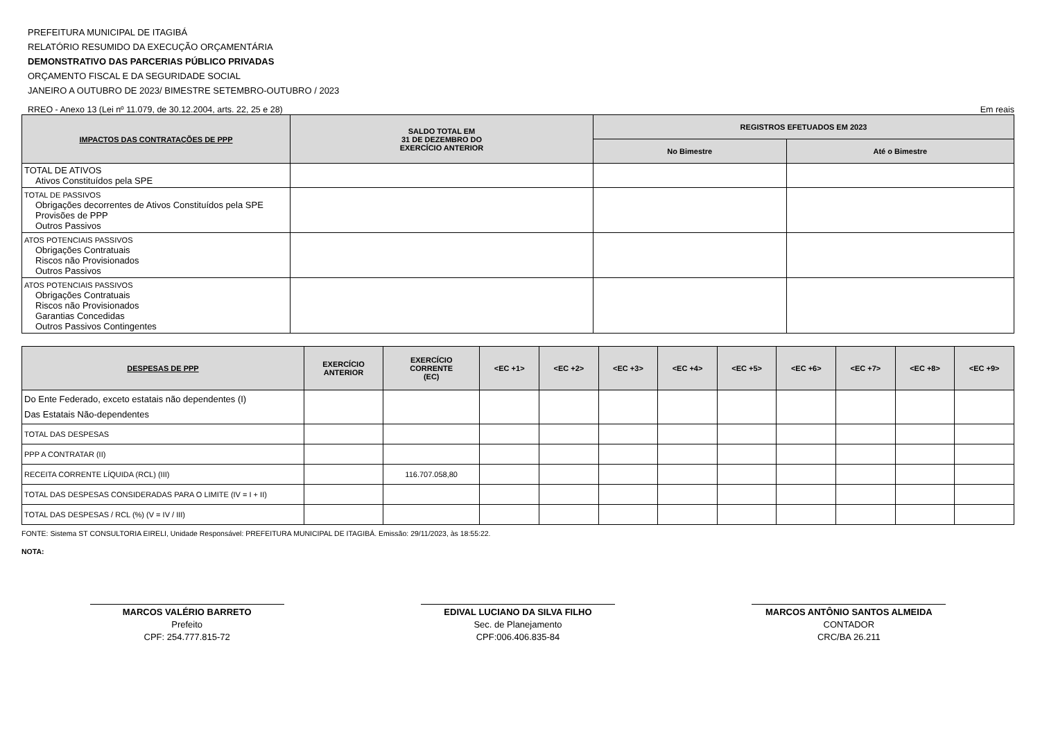PREFEITURA MUNICIPAL DE ITAGIBÁ
RELATÓRIO RESUMIDO DA EXECUÇÃO ORÇAMENTÁRIA
DEMONSTRATIVO DAS PARCERIAS PÚBLICO PRIVADAS
ORÇAMENTO FISCAL E DA SEGURIDADE SOCIAL
JANEIRO A OUTUBRO DE 2023/ BIMESTRE SETEMBRO-OUTUBRO / 2023
RREO - Anexo 13 (Lei nº 11.079, de 30.12.2004, arts. 22, 25 e 28) Em reais
| IMPACTOS DAS CONTRATAÇÕES DE PPP | SALDO TOTAL EM 31 DE DEZEMBRO DO EXERCÍCIO ANTERIOR | REGISTROS EFETUADOS EM 2023 | |
| --- | --- | --- | --- |
| | | No Bimestre | Até o Bimestre |
| TOTAL DE ATIVOS Ativos Constituídos pela SPE | | | |
| TOTAL DE PASSIVOS Obrigações decorrentes de Ativos Constituídos pela SPE Provisões de PPP Outros Passivos | | | |
| ATOS POTENCIAIS PASSIVOS Obrigações Contratuais Riscos não Provisionados Outros Passivos | | | |
| ATOS POTENCIAIS PASSIVOS Obrigações Contratuais Riscos não Provisionados Garantias Concedidas Outros Passivos Contingentes | | | |
| DESPESAS DE PPP | EXERCÍCIO ANTERIOR | EXERCÍCIO CORRENTE (EC) | <EC +1> | <EC +2> | <EC +3> | <EC +4> | <EC +5> | <EC +6> | <EC +7> | <EC +8> | <EC +9> |
| --- | --- | --- | --- | --- | --- | --- | --- | --- | --- | --- | --- |
| Do Ente Federado, exceto estatais não dependentes (I) Das Estatais Não-dependentes | | | | | | | | | | | |
| TOTAL DAS DESPESAS | | | | | | | | | | | |
| PPP A CONTRATAR (II) | | | | | | | | | | | |
| RECEITA CORRENTE LÍQUIDA (RCL) (III) | | 116.707.058,80 | | | | | | | | | |
| TOTAL DAS DESPESAS CONSIDERADAS PARA O LIMITE (IV = I + II) | | | | | | | | | | | |
| TOTAL DAS DESPESAS / RCL (%) (V = IV / III) | | | | | | | | | | | |
FONTE: Sistema ST CONSULTORIA EIRELI, Unidade Responsável: PREFEITURA MUNICIPAL DE ITAGIBÁ. Emissão: 29/11/2023, às 18:55:22.
NOTA:
MARCOS VALÉRIO BARRETO
Prefeito
CPF: 254.777.815-72
EDIVAL LUCIANO DA SILVA FILHO
Sec. de Planejamento
CPF:006.406.835-84
MARCOS ANTÔNIO SANTOS ALMEIDA
CONTADOR
CRC/BA 26.211